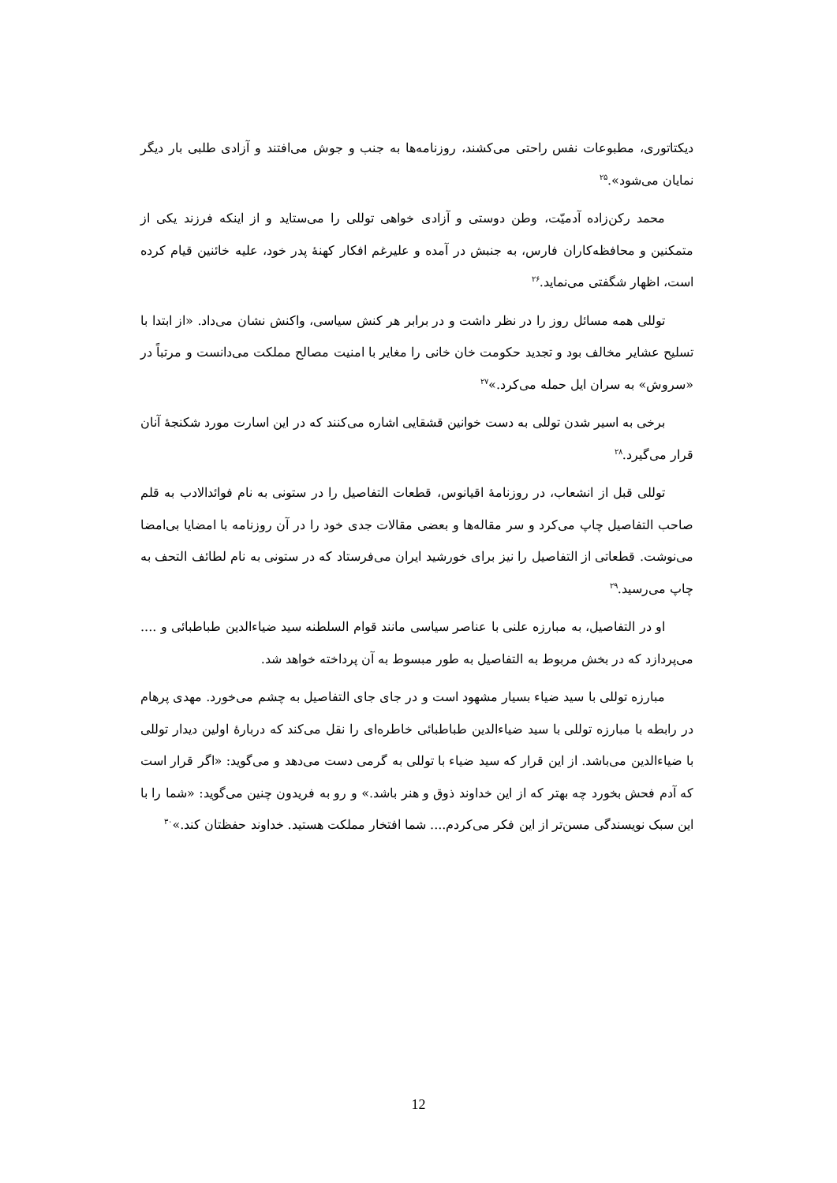دیکتاتوری، مطبوعات نفس راحتی می‌کشند، روزنامه‌ها به جنب و جوش می‌افتند و آزادی طلبی بار دیگر نمایان می‌شود».<sup>۲۵</sup>
محمد رکن‌زاده آدمیّت، وطن دوستی و آزادی خواهی توللی را می‌ستاید و از اینکه فرزند یکی از متمکنین و محافظه‌کاران فارس، به جنبش در آمده و علیرغم افکار کهنهٔ پدر خود، علیه خائنین قیام کرده است، اظهار شگفتی می‌نماید.<sup>۲۶</sup>
توللی همه مسائل روز را در نظر داشت و در برابر هر کنش سیاسی، واکنش نشان می‌داد. «از ابتدا با تسلیح عشایر مخالف بود و تجدید حکومت خان خانی را مغایر با امنیت مصالح مملکت می‌دانست و مرتباً در «سروش» به سران ایل حمله می‌کرد.»<sup>۲۷</sup>
برخی به اسیر شدن توللی به دست خوانین قشقایی اشاره می‌کنند که در این اسارت مورد شکنجهٔ آنان قرار می‌گیرد.<sup>۲۸</sup>
توللی قبل از انشعاب، در روزنامهٔ اقیانوس، قطعات التفاصیل را در ستونی به نام فوائدالادب به قلم صاحب التفاصیل چاپ می‌کرد و سر مقاله‌ها و بعضی مقالات جدی خود را در آن روزنامه با امضایا بی‌امضا می‌نوشت. قطعاتی از التفاصیل را نیز برای خورشید ایران می‌فرستاد که در ستونی به نام لطائف التحف به چاپ می‌رسید.<sup>۲۹</sup>
او در التفاصیل، به مبارزه علنی با عناصر سیاسی مانند قوام السلطنه سید ضیاءالدین طباطبائی و .... می‌پردازد که در بخش مربوط به التفاصیل به طور مبسوط به آن پرداخته خواهد شد.
مبارزه توللی با سید ضیاء بسیار مشهود است و در جای جای التفاصیل به چشم می‌خورد. مهدی پرهام در رابطه با مبارزه توللی با سید ضیاءالدین طباطبائی خاطره‌ای را نقل می‌کند که دربارهٔ اولین دیدار توللی با ضیاءالدین می‌باشد. از این قرار که سید ضیاء با توللی به گرمی دست می‌دهد و می‌گوید: «اگر قرار است که آدم فحش بخورد چه بهتر که از این خداوند ذوق و هنر باشد.» و رو به فریدون چنین می‌گوید: «شما را با این سبک نویسندگی مسن‌تر از این فکر می‌کردم.... شما افتخار مملکت هستید. خداوند حفظتان کند.»<sup>۳۰</sup>
12